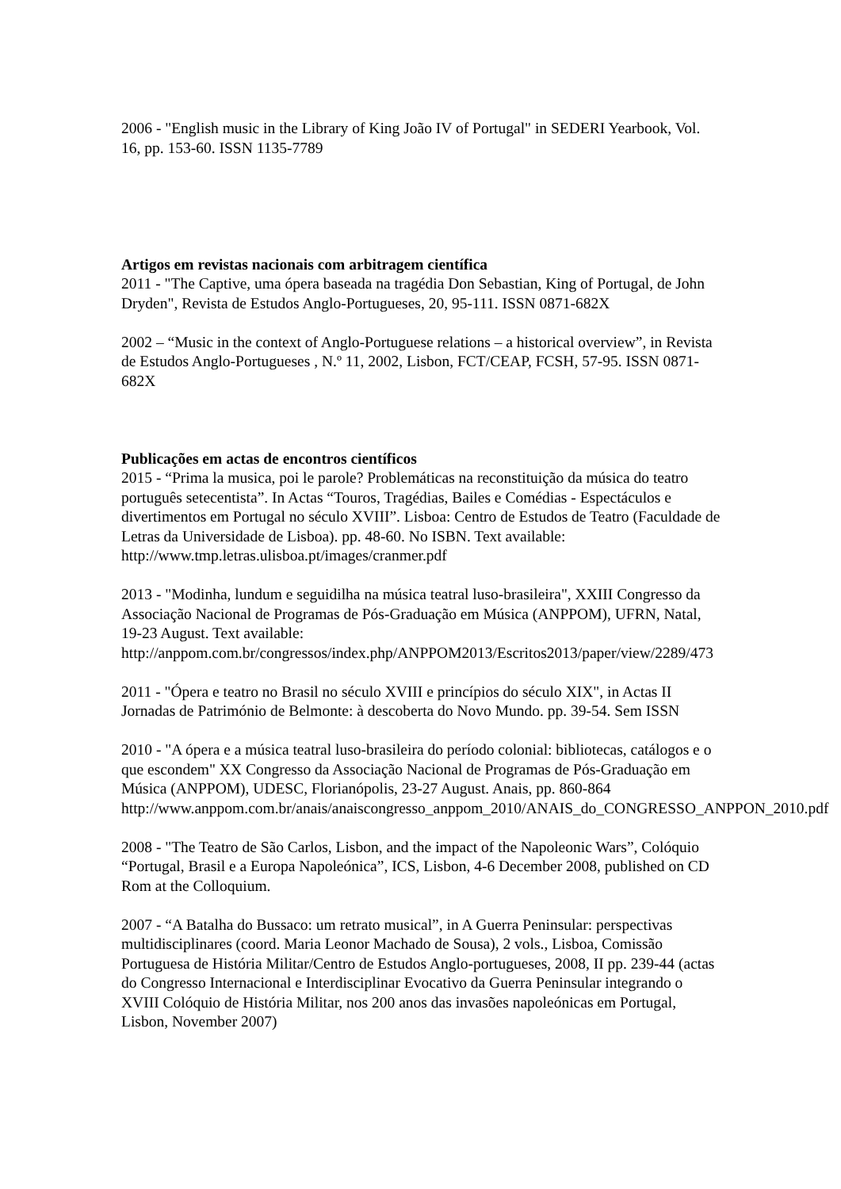2006 - "English music in the Library of King João IV of Portugal" in SEDERI Yearbook, Vol. 16, pp. 153-60. ISSN 1135-7789
Artigos em revistas nacionais com arbitragem científica
2011 - "The Captive, uma ópera baseada na tragédia Don Sebastian, King of Portugal, de John Dryden", Revista de Estudos Anglo-Portugueses, 20, 95-111. ISSN 0871-682X
2002 – “Music in the context of Anglo-Portuguese relations – a historical overview”, in Revista de Estudos Anglo-Portugueses , N.º 11, 2002, Lisbon, FCT/CEAP, FCSH, 57-95. ISSN 0871-682X
Publicações em actas de encontros científicos
2015 - “Prima la musica, poi le parole? Problemáticas na reconstituição da música do teatro português setecentista”. In Actas “Touros, Tragédias, Bailes e Comédias - Espectáculos e divertimentos em Portugal no século XVIII”. Lisboa: Centro de Estudos de Teatro (Faculdade de Letras da Universidade de Lisboa). pp. 48-60. No ISBN. Text available: http://www.tmp.letras.ulisboa.pt/images/cranmer.pdf
2013 - "Modinha, lundum e seguidilha na música teatral luso-brasileira", XXIII Congresso da Associação Nacional de Programas de Pós-Graduação em Música (ANPPOM), UFRN, Natal, 19-23 August. Text available:
http://anppom.com.br/congressos/index.php/ANPPOM2013/Escritos2013/paper/view/2289/473
2011 - "Ópera e teatro no Brasil no século XVIII e princípios do século XIX", in Actas II Jornadas de Património de Belmonte: à descoberta do Novo Mundo. pp. 39-54. Sem ISSN
2010 - "A ópera e a música teatral luso-brasileira do período colonial: bibliotecas, catálogos e o que escondem" XX Congresso da Associação Nacional de Programas de Pós-Graduação em Música (ANPPOM), UDESC, Florianópolis, 23-27 August. Anais, pp. 860-864
http://www.anppom.com.br/anais/anaiscongresso_anppom_2010/ANAIS_do_CONGRESSO_ANPPON_2010.pdf
2008 - "The Teatro de São Carlos, Lisbon, and the impact of the Napoleonic Wars”, Colóquio “Portugal, Brasil e a Europa Napoleónica”, ICS, Lisbon, 4-6 December 2008, published on CD Rom at the Colloquium.
2007 - “A Batalha do Bussaco: um retrato musical”, in A Guerra Peninsular: perspectivas multidisciplinares (coord. Maria Leonor Machado de Sousa), 2 vols., Lisboa, Comissão Portuguesa de História Militar/Centro de Estudos Anglo-portugueses, 2008, II pp. 239-44 (actas do Congresso Internacional e Interdisciplinar Evocativo da Guerra Peninsular integrando o XVIII Colóquio de História Militar, nos 200 anos das invasões napoleónicas em Portugal, Lisbon, November 2007)